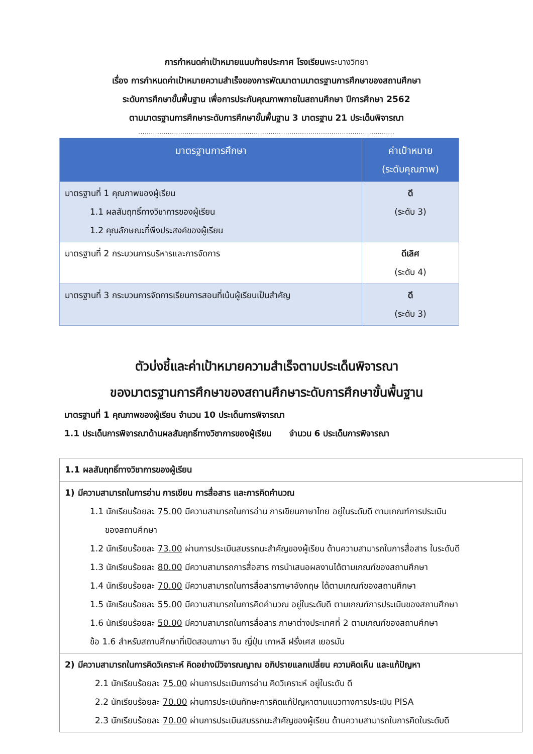การกำหนดค่าเป้าหมายแนบท้ายประกาศ โรงเรียนพระบางวิทยา
เรื่อง การกำหนดค่าเป้าหมายความสำเร็จของการพัฒนาตามมาตรฐานการศึกษาของสถานศึกษา
ระดับการศึกษาขั้นพื้นฐาน เพื่อการประกันคุณภาพภายในสถานศึกษา ปีการศึกษา 2562
ตามมาตรฐานการศึกษาระดับการศึกษาขั้นพื้นฐาน 3 มาตรฐาน 21 ประเด็นพิจารณา
..........................................................................................................................
| มาตรฐานการศึกษา | ค่าเป้าหมาย (ระดับคุณภาพ) |
| --- | --- |
| มาตรฐานที่ 1 คุณภาพของผู้เรียน 1.1 ผลสัมฤทธิ์ทางวิชาการของผู้เรียน 1.2 คุณลักษณะที่พึงประสงค์ของผู้เรียน | ดี (ระดับ 3) |
| มาตรฐานที่ 2 กระบวนการบริหารและการจัดการ | ดีเลิศ (ระดับ 4) |
| มาตรฐานที่ 3 กระบวนการจัดการเรียนการสอนที่เน้นผู้เรียนเป็นสำคัญ | ดี (ระดับ 3) |
ตัวบ่งชี้และค่าเป้าหมายความสำเร็จตามประเด็นพิจารณา
ของมาตรฐานการศึกษาของสถานศึกษาระดับการศึกษาขั้นพื้นฐาน
มาตรฐานที่ 1 คุณภาพของผู้เรียน จำนวน 10 ประเด็นการพิจารณา
1.1 ประเด็นการพิจารณาด้านผลสัมฤทธิ์ทางวิชาการของผู้เรียน จำนวน 6 ประเด็นการพิจารณา
| 1.1 ผลสัมฤทธิ์ทางวิชาการของผู้เรียน |
| 1) มีความสามารถในการอ่าน การเขียน การสื่อสาร และการคิดคำนวณ 1.1 นักเรียนร้อยละ 75.00 มีความสามารถในการอ่าน การเขียนภาษาไทย อยู่ในระดับดี ตามเกณฑ์การประเมิน ของสถานศึกษา 1.2 นักเรียนร้อยละ 73.00 ผ่านการประเมินสมรรถนะสำคัญของผู้เรียน ด้านความสามารถในการสื่อสาร ในระดับดี 1.3 นักเรียนร้อยละ 80.00 มีความสามารถการสื่อสาร การนำเสนอผลงานได้ตามเกณฑ์ของสถานศึกษา 1.4 นักเรียนร้อยละ 70.00 มีความสามารถในการสื่อสารภาษาอังกฤษ ได้ตามเกณฑ์ของสถานศึกษา 1.5 นักเรียนร้อยละ 55.00 มีความสามารถในการคิดคำนวณ อยู่ในระดับดี ตามเกณฑ์การประเมินของสถานศึกษา 1.6 นักเรียนร้อยละ 50.00 มีความสามารถในการสื่อสาร ภาษาต่างประเทศที่ 2 ตามเกณฑ์ของสถานศึกษา ข้อ 1.6 สำหรับสถานศึกษาที่เปิดสอนภาษา จีน ญี่ปุ่น เกาหลี ฝรั่งเศส เยอรมัน |
| 2) มีความสามารถในการคิดวิเคราะห์ คิดอย่างมีวิจารณญาณ อภิปรายแลกเปลี่ยน ความคิดเห็น และแก้ปัญหา 2.1 นักเรียนร้อยละ 75.00 ผ่านการประเมินการอ่าน คิดวิเคราะห์ อยู่ในระดับ ดี 2.2 นักเรียนร้อยละ 70.00 ผ่านการประเมินทักษะการคิดแก้ปัญหาตามแนวทางการประเมิน PISA 2.3 นักเรียนร้อยละ 70.00 ผ่านการประเมินสมรรถนะสำคัญของผู้เรียน ด้านความสามารถในการคิดในระดับดี |